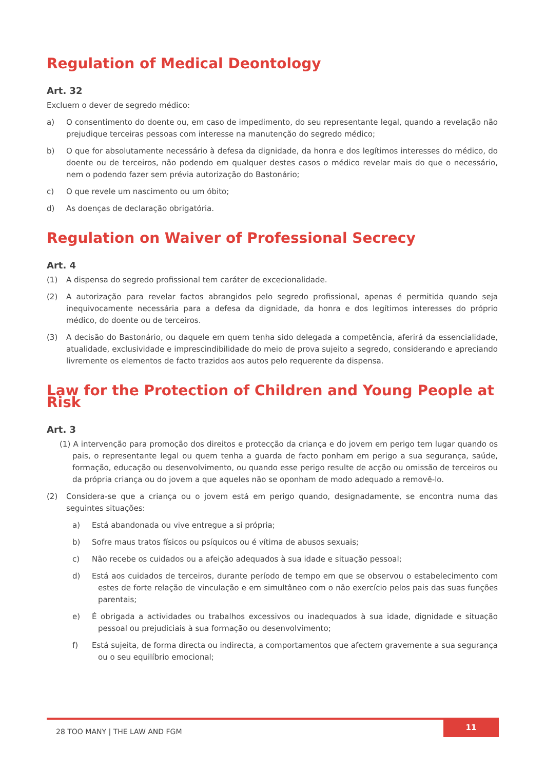Regulation of Medical Deontology
Art. 32
Excluem o dever de segredo médico:
a) O consentimento do doente ou, em caso de impedimento, do seu representante legal, quando a revelação não prejudique terceiras pessoas com interesse na manutenção do segredo médico;
b) O que for absolutamente necessário à defesa da dignidade, da honra e dos legítimos interesses do médico, do doente ou de terceiros, não podendo em qualquer destes casos o médico revelar mais do que o necessário, nem o podendo fazer sem prévia autorização do Bastonário;
c) O que revele um nascimento ou um óbito;
d) As doenças de declaração obrigatória.
Regulation on Waiver of Professional Secrecy
Art. 4
(1) A dispensa do segredo profissional tem caráter de excecionalidade.
(2) A autorização para revelar factos abrangidos pelo segredo profissional, apenas é permitida quando seja inequivocamente necessária para a defesa da dignidade, da honra e dos legítimos interesses do próprio médico, do doente ou de terceiros.
(3) A decisão do Bastonário, ou daquele em quem tenha sido delegada a competência, aferirá da essencialidade, atualidade, exclusividade e imprescindibilidade do meio de prova sujeito a segredo, considerando e apreciando livremente os elementos de facto trazidos aos autos pelo requerente da dispensa.
Law for the Protection of Children and Young People at Risk
Art. 3
(1) A intervenção para promoção dos direitos e protecção da criança e do jovem em perigo tem lugar quando os pais, o representante legal ou quem tenha a guarda de facto ponham em perigo a sua segurança, saúde, formação, educação ou desenvolvimento, ou quando esse perigo resulte de acção ou omissão de terceiros ou da própria criança ou do jovem a que aqueles não se oponham de modo adequado a removê-lo.
(2) Considera-se que a criança ou o jovem está em perigo quando, designadamente, se encontra numa das seguintes situações:
a) Está abandonada ou vive entregue a si própria;
b) Sofre maus tratos físicos ou psíquicos ou é vítima de abusos sexuais;
c) Não recebe os cuidados ou a afeição adequados à sua idade e situação pessoal;
d) Está aos cuidados de terceiros, durante período de tempo em que se observou o estabelecimento com estes de forte relação de vinculação e em simultâneo com o não exercício pelos pais das suas funções parentais;
e) É obrigada a actividades ou trabalhos excessivos ou inadequados à sua idade, dignidade e situação pessoal ou prejudiciais à sua formação ou desenvolvimento;
f) Está sujeita, de forma directa ou indirecta, a comportamentos que afectem gravemente a sua segurança ou o seu equilíbrio emocional;
28 TOO MANY | THE LAW AND FGM 11